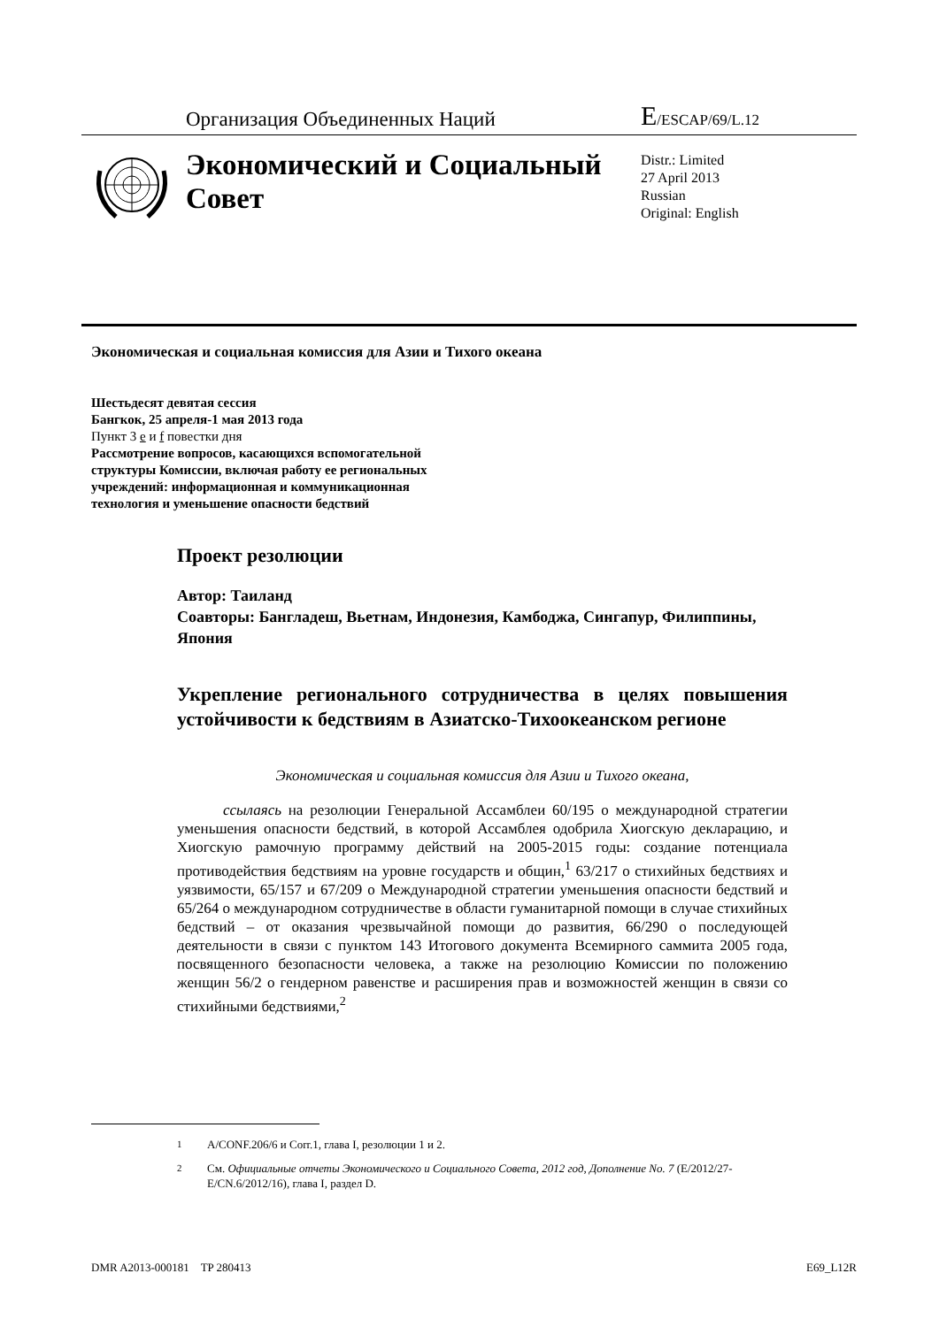Организация Объединенных Наций
E/ESCAP/69/L.12
Экономический и Социальный Совет
Distr.: Limited
27 April 2013
Russian
Original: English
Экономическая и социальная комиссия для Азии и Тихого океана
Шестьдесят девятая сессия
Бангкок, 25 апреля-1 мая 2013 года
Пункт 3 e и f повестки дня
Рассмотрение вопросов, касающихся вспомогательной
структуры Комиссии, включая работу ее региональных
учреждений: информационная и коммуникационная
технология и уменьшение опасности бедствий
Проект резолюции
Автор: Таиланд
Соавторы: Бангладеш, Вьетнам, Индонезия, Камбоджа, Сингапур, Филиппины, Япония
Укрепление регионального сотрудничества в целях повышения устойчивости к бедствиям в Азиатско-Тихоокеанском регионе
Экономическая и социальная комиссия для Азии и Тихого океана,
ссылаясь на резолюции Генеральной Ассамблеи 60/195 о международной стратегии уменьшения опасности бедствий, в которой Ассамблея одобрила Хиогскую декларацию, и Хиогскую рамочную программу действий на 2005-2015 годы: создание потенциала противодействия бедствиям на уровне государств и общин,<sup>1</sup> 63/217 о стихийных бедствиях и уязвимости, 65/157 и 67/209 о Международной стратегии уменьшения опасности бедствий и 65/264 о международном сотрудничестве в области гуманитарной помощи в случае стихийных бедствий – от оказания чрезвычайной помощи до развития, 66/290 о последующей деятельности в связи с пунктом 143 Итогового документа Всемирного саммита 2005 года, посвященного безопасности человека, а также на резолюцию Комиссии по положению женщин 56/2 о гендерном равенстве и расширения прав и возможностей женщин в связи со стихийными бедствиями,<sup>2</sup>
<sup>1</sup> A/CONF.206/6 и Corr.1, глава I, резолюции 1 и 2.
<sup>2</sup> См. Официальные отчеты Экономического и Социального Совета, 2012 год, Дополнение No. 7 (E/2012/27-E/CN.6/2012/16), глава I, раздел D.
DMR A2013-000181 TP 280413 E69_L12R